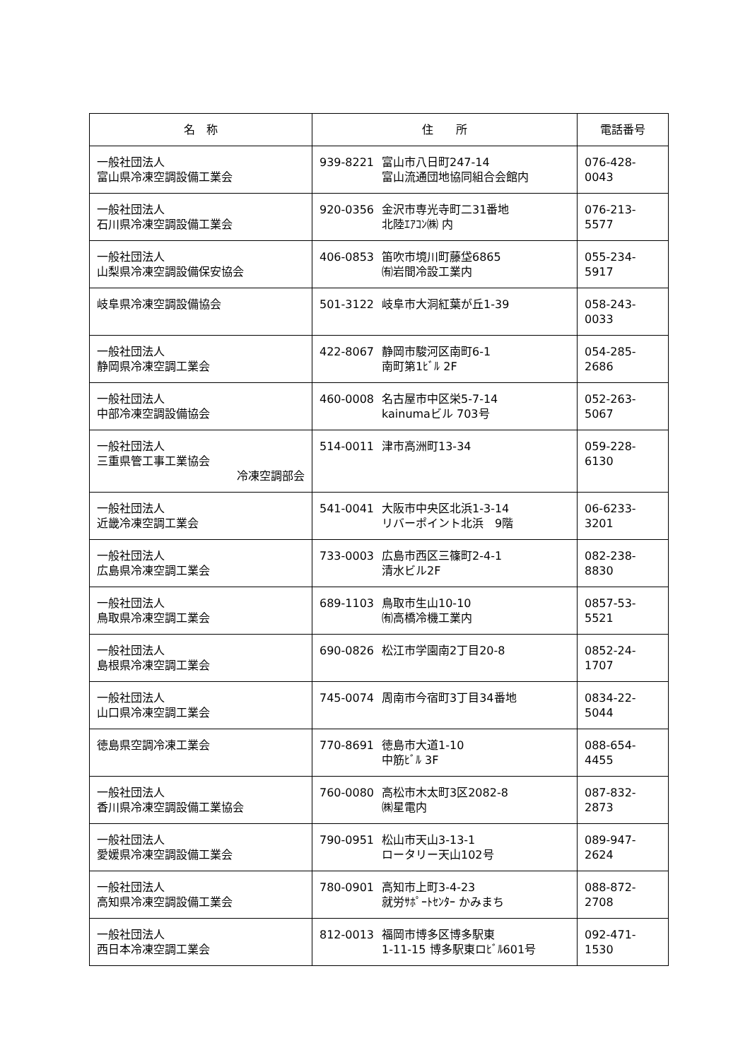| 名 称 | 住 所 | 電話番号 |
| --- | --- | --- |
| 一般社団法人 富山県冷凍空調設備工業会 | 939-8221 富山市八日町247-14 富山流通団地協同組合会館内 | 076-428-0043 |
| 一般社団法人 石川県冷凍空調設備工業会 | 920-0356 金沢市専光寺町二31番地 北陸ｴｱｺﾝ㈱ 内 | 076-213-5577 |
| 一般社団法人 山梨県冷凍空調設備保安協会 | 406-0853 笛吹市境川町藤垈6865 ㈲岩間冷設工業内 | 055-234-5917 |
| 岐阜県冷凍空調設備協会 | 501-3122 岐阜市大洞紅葉が丘1-39 | 058-243-0033 |
| 一般社団法人 静岡県冷凍空調工業会 | 422-8067 静岡市駿河区南町6-1 南町第1ﾋﾞﾙ 2F | 054-285-2686 |
| 一般社団法人 中部冷凍空調設備協会 | 460-0008 名古屋市中区栄5-7-14 kainumaビル 703号 | 052-263-5067 |
| 一般社団法人 三重県管工事工業協会 冷凍空調部会 | 514-0011 津市高洲町13-34 | 059-228-6130 |
| 一般社団法人 近畿冷凍空調工業会 | 541-0041 大阪市中央区北浜1-3-14 リバーポイント北浜 9階 | 06-6233-3201 |
| 一般社団法人 広島県冷凍空調工業会 | 733-0003 広島市西区三篠町2-4-1 清水ビル2F | 082-238-8830 |
| 一般社団法人 鳥取県冷凍空調工業会 | 689-1103 鳥取市生山10-10 ㈲高橋冷機工業内 | 0857-53-5521 |
| 一般社団法人 島根県冷凍空調工業会 | 690-0826 松江市学園南2丁目20-8 | 0852-24-1707 |
| 一般社団法人 山口県冷凍空調工業会 | 745-0074 周南市今宿町3丁目34番地 | 0834-22-5044 |
| 徳島県空調冷凍工業会 | 770-8691 徳島市大道1-10 中筋ﾋﾞﾙ 3F | 088-654-4455 |
| 一般社団法人 香川県冷凍空調設備工業協会 | 760-0080 高松市木太町3区2082-8 ㈱星電内 | 087-832-2873 |
| 一般社団法人 愛媛県冷凍空調設備工業会 | 790-0951 松山市天山3-13-1 ロータリー天山102号 | 089-947-2624 |
| 一般社団法人 高知県冷凍空調設備工業会 | 780-0901 高知市上町3-4-23 就労ｻﾎﾟｰﾄｾﾝﾀｰ かみまち | 088-872-2708 |
| 一般社団法人 西日本冷凍空調工業会 | 812-0013 福岡市博多区博多駅東 1-11-15 博多駅東ロﾋﾞﾙ601号 | 092-471-1530 |